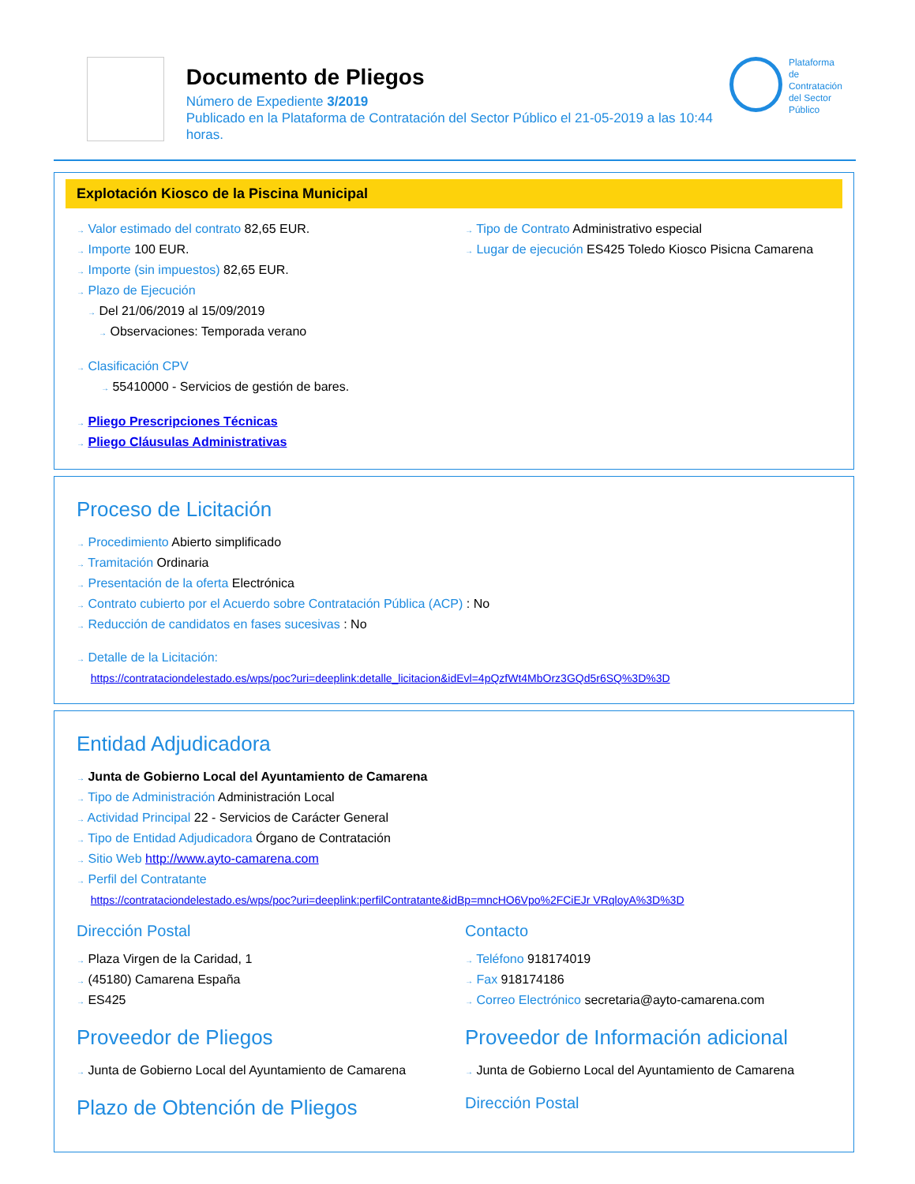Documento de Pliegos
Número de Expediente 3/2019
Publicado en la Plataforma de Contratación del Sector Público el 21-05-2019 a las 10:44 horas.
Plataforma de
Contratación
del Sector
Público
Explotación Kiosco de la Piscina Municipal
→ Valor estimado del contrato 82,65 EUR.
→ Importe 100 EUR.
→ Importe (sin impuestos) 82,65 EUR.
→ Plazo de Ejecución
→ Del 21/06/2019 al 15/09/2019
→ Observaciones: Temporada verano
→ Clasificación CPV
→ 55410000 - Servicios de gestión de bares.
→ Pliego Prescripciones Técnicas
→ Pliego Cláusulas Administrativas
→ Tipo de Contrato Administrativo especial
→ Lugar de ejecución ES425 Toledo Kiosco Pisicna Camarena
Proceso de Licitación
→ Procedimiento Abierto simplificado
→ Tramitación Ordinaria
→ Presentación de la oferta Electrónica
→ Contrato cubierto por el Acuerdo sobre Contratación Pública (ACP) : No
→ Reducción de candidatos en fases sucesivas : No
→ Detalle de la Licitación:
https://contrataciondelestado.es/wps/poc?uri=deeplink:detalle_licitacion&idEvl=4pQzfWt4MbOrz3GQd5r6SQ%3D%3D
Entidad Adjudicadora
→ Junta de Gobierno Local del Ayuntamiento de Camarena
→ Tipo de Administración Administración Local
→ Actividad Principal 22 - Servicios de Carácter General
→ Tipo de Entidad Adjudicadora Órgano de Contratación
→ Sitio Web http://www.ayto-camarena.com
→ Perfil del Contratante
https://contrataciondelestado.es/wps/poc?uri=deeplink:perfilContratante&idBp=mncHO6Vpo%2FCiEJr VRqloyA%3D%3D
Dirección Postal
→ Plaza Virgen de la Caridad, 1
→ (45180) Camarena España
→ ES425
Contacto
→ Teléfono 918174019
→ Fax 918174186
→ Correo Electrónico secretaria@ayto-camarena.com
Proveedor de Pliegos
→ Junta de Gobierno Local del Ayuntamiento de Camarena
Plazo de Obtención de Pliegos
Proveedor de Información adicional
→ Junta de Gobierno Local del Ayuntamiento de Camarena
Dirección Postal